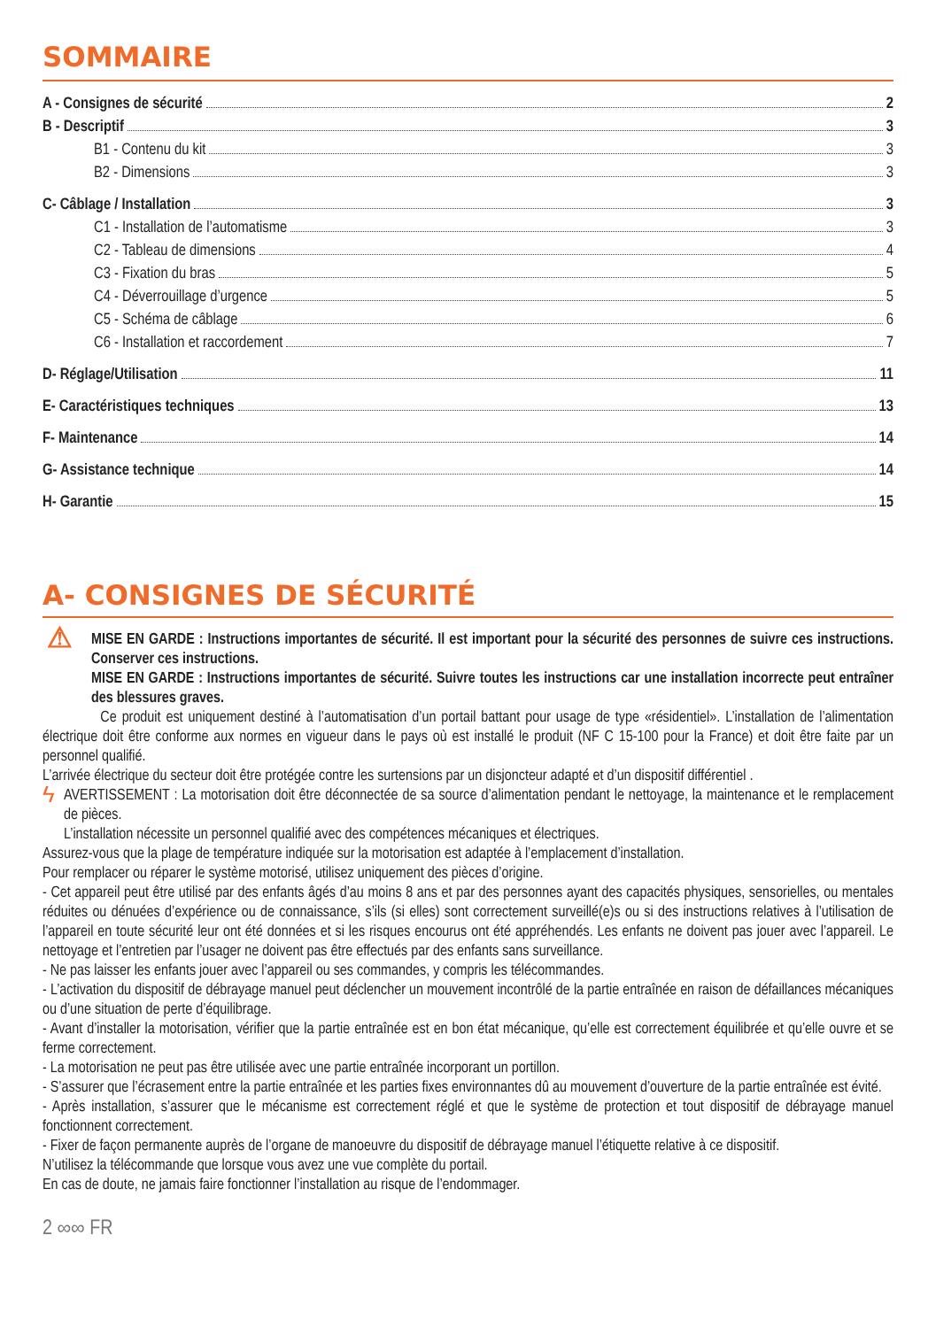SOMMAIRE
A - Consignes de sécurité 2
B - Descriptif 3
B1 - Contenu du kit 3
B2 - Dimensions 3
C- Câblage / Installation 3
C1 - Installation de l’automatisme 3
C2 - Tableau de dimensions 4
C3 - Fixation du bras 5
C4 - Déverrouillage d’urgence 5
C5 - Schéma de câblage 6
C6 - Installation et raccordement 7
D- Réglage/Utilisation 11
E- Caractéristiques techniques 13
F- Maintenance 14
G- Assistance technique 14
H- Garantie 15
A- CONSIGNES DE SÉCURITÉ
⚠ MISE EN GARDE : Instructions importantes de sécurité. Il est important pour la sécurité des personnes de suivre ces instructions. Conserver ces instructions.
MISE EN GARDE : Instructions importantes de sécurité. Suivre toutes les instructions car une installation incorrecte peut entraîner des blessures graves.
Ce produit est uniquement destiné à l’automatisation d’un portail battant pour usage de type «résidentiel». L’installation de l’alimentation électrique doit être conforme aux normes en vigueur dans le pays où est installé le produit (NF C 15-100 pour la France) et doit être faite par un personnel qualifié.
L’arrivée électrique du secteur doit être protégée contre les surtensions par un disjoncteur adapté et d’un dispositif différentiel .
ϟ AVERTISSEMENT : La motorisation doit être déconnectée de sa source d’alimentation pendant le nettoyage, la maintenance et le remplacement de pièces.
L’installation nécessite un personnel qualifié avec des compétences mécaniques et électriques.
Assurez-vous que la plage de température indiquée sur la motorisation est adaptée à l’emplacement d’installation.
Pour remplacer ou réparer le système motorisé, utilisez uniquement des pièces d’origine.
- Cet appareil peut être utilisé par des enfants âgés d’au moins 8 ans et par des personnes ayant des capacités physiques, sensorielles, ou mentales réduites ou dénuées d’expérience ou de connaissance, s’ils (si elles) sont correctement surveillé(e)s ou si des instructions relatives à l’utilisation de l’appareil en toute sécurité leur ont été données et si les risques encourus ont été appréhendés. Les enfants ne doivent pas jouer avec l’appareil. Le nettoyage et l’entretien par l’usager ne doivent pas être effectués par des enfants sans surveillance.
- Ne pas laisser les enfants jouer avec l’appareil ou ses commandes, y compris les télécommandes.
- L’activation du dispositif de débrayage manuel peut déclencher un mouvement incontrôlé de la partie entraînée en raison de défaillances mécaniques ou d’une situation de perte d’équilibrage.
- Avant d’installer la motorisation, vérifier que la partie entraînée est en bon état mécanique, qu’elle est correctement équilibrée et qu’elle ouvre et se ferme correctement.
- La motorisation ne peut pas être utilisée avec une partie entraînée incorporant un portillon.
- S’assurer que l’écrasement entre la partie entraînée et les parties fixes environnantes dû au mouvement d’ouverture de la partie entraînée est évité.
- Après installation, s’assurer que le mécanisme est correctement réglé et que le système de protection et tout dispositif de débrayage manuel fonctionnent correctement.
- Fixer de façon permanente auprès de l’organe de manoeuvre du dispositif de débrayage manuel l’étiquette relative à ce dispositif.
N’utilisez la télécommande que lorsque vous avez une vue complète du portail.
En cas de doute, ne jamais faire fonctionner l’installation au risque de l’endommager.
2 ∞∞ FR